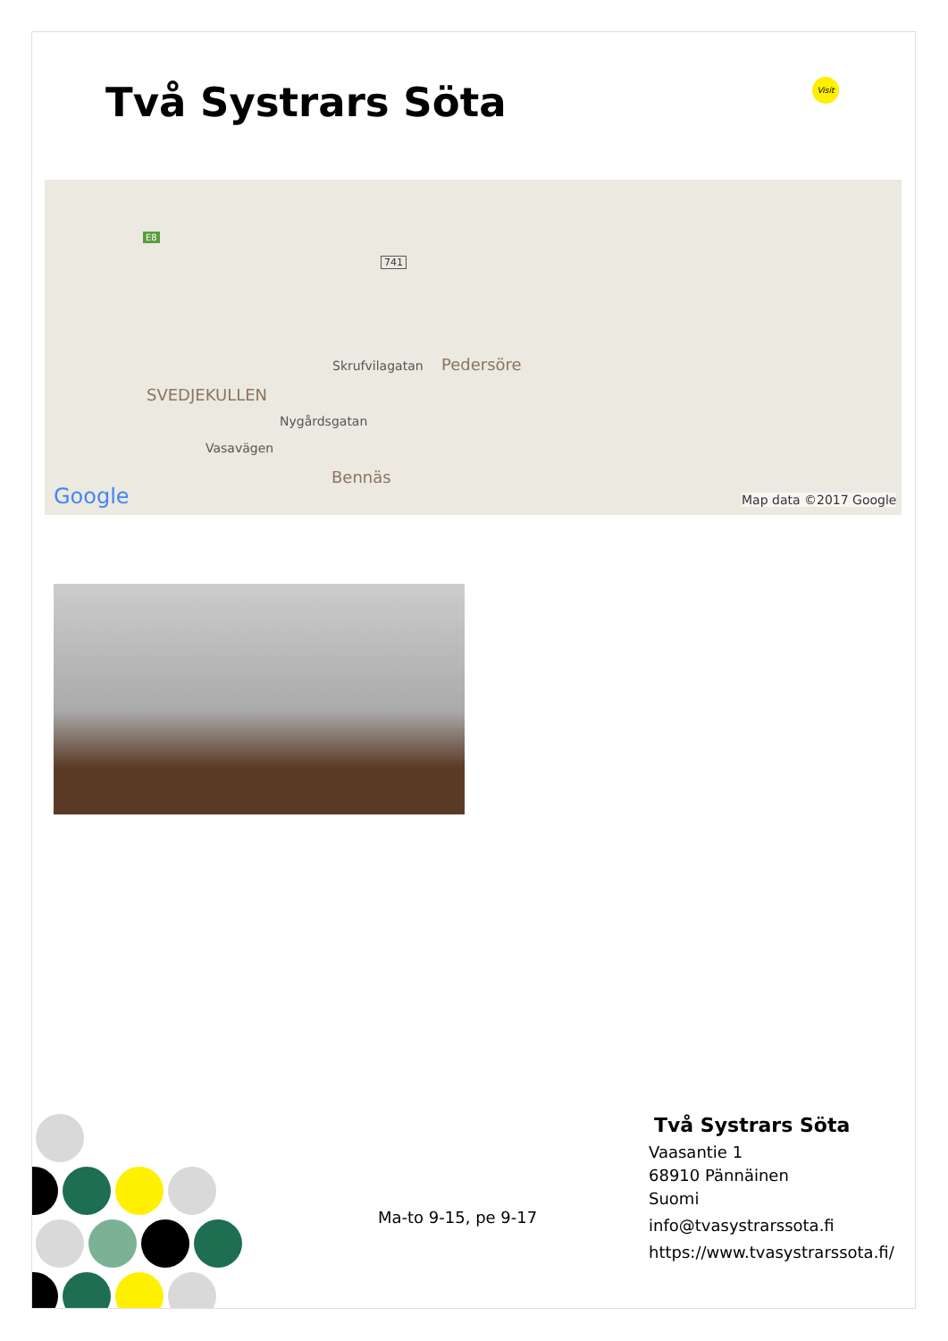Två Systrars Söta Visit
E8
741
Skrufvilagatan Pedersöre
SVEDJEKULLEN
Nygårdsgatan
Vasavägen
Bennäs
Google Map data ©2017 Google
Ma-to 9-15, pe 9-17
Två Systrars Söta
Vaasantie 1
68910 Pännäinen
Suomi
info@tvasystrarssota.fi
https://www.tvasystrarssota.fi/